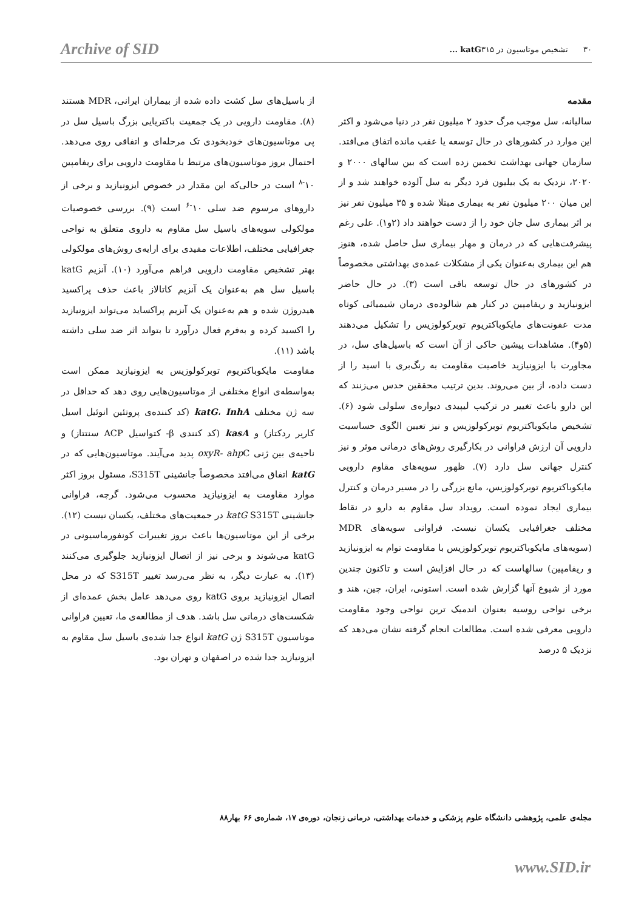Archive of SID ۳۰ تشخیص موتاسیون در katG۳۱۵ ...
مقدمه
سالیانه، سل موجب مرگ حدود ۲ میلیون نفر در دنیا می‌شود و اکثر این موارد در کشورهای در حال توسعه یا عقب مانده اتفاق می‌افتد. سازمان جهانی بهداشت تخمین زده است که بین سالهای ۲۰۰۰ و ۲۰۲۰، نزدیک به یک بیلیون فرد دیگر به سل آلوده خواهند شد و از این میان ۲۰۰ میلیون نفر به بیماری مبتلا شده و ۳۵ میلیون نفر نیز بر اثر بیماری سل جان خود را از دست خواهند داد (۲و۱). علی رغم پیشرفت‌هایی که در درمان و مهار بیماری سل حاصل شده، هنوز هم این بیماری به‌عنوان یکی از مشکلات عمده‌ی بهداشتی مخصوصاً در کشورهای در حال توسعه باقی است (۳). در حال حاضر ایزونیازید و ریفامپین در کنار هم شالوده‌ی درمان شیمیائی کوتاه مدت عفونت‌های مایکوباکتریوم توبرکولوزیس را تشکیل می‌دهند (۵و۴). مشاهدات پیشین حاکی از آن است که باسیل‌های سل، در مجاورت با ایزونیازید خاصیت مقاومت به رنگ‌بری با اسید را از دست داده، از بین می‌روند. بدین ترتیب محققین حدس می‌زنند که این دارو باعث تغییر در ترکیب لیپیدی دیواره‌ی سلولی شود (۶). تشخیص مایکوباکتریوم توبرکولوزیس و نیز تعیین الگوی حساسیت دارویی آن ارزش فراوانی در بکارگیری روش‌های درمانی موثر و نیز کنترل جهانی سل دارد (۷). ظهور سویه‌های مقاوم دارویی مایکوباکتریوم توبرکولوزیس، مانع بزرگی را در مسیر درمان و کنترل بیماری ایجاد نموده است. رویداد سل مقاوم به دارو در نقاط مختلف جغرافیایی یکسان نیست. فراوانی سویه‌های MDR (سویه‌های مایکوباکتریوم توبرکولوزیس با مقاومت توام به ایزونیازید و ریفامپین) سالهاست که در حال افزایش است و تاکنون چندین مورد از شیوع آنها گزارش شده است. استونی، ایران، چین، هند و برخی نواحی روسیه بعنوان اندمیک ترین نواحی وجود مقاومت دارویی معرفی شده است. مطالعات انجام گرفته نشان می‌دهد که نزدیک ۵ درصد
از باسیل‌های سل کشت داده شده از بیماران ایرانی، MDR هستند (۸). مقاومت دارویی در یک جمعیت باکتریایی بزرگ باسیل سل در پی موتاسیون‌های خودبخودی تک مرحله‌ای و اتفاقی روی می‌دهد. احتمال بروز موتاسیون‌های مرتبط با مقاومت دارویی برای ریفامپین ۱۰<sup>-۸</sup> است در حالی‌که این مقدار در خصوص ایزونیازید و برخی از داروهای مرسوم ضد سلی ۱۰<sup>-۶</sup> است (۹). بررسی خصوصیات مولکولی سویه‌های باسیل سل مقاوم به داروی متعلق به نواحی جغرافیایی مختلف، اطلاعات مفیدی برای ارایه‌ی روش‌های مولکولی بهتر تشخیص مقاومت دارویی فراهم می‌آورد (۱۰). آنزیم katG باسیل سل هم به‌عنوان یک آنزیم کاتالاز باعث حذف پراکسید هیدروژن شده و هم به‌عنوان یک آنزیم پراکساید می‌تواند ایزونیازید را اکسید کرده و به‌فرم فعال درآورد تا بتواند اثر ضد سلی داشته باشد (۱۱).
مقاومت مایکوباکتریوم توبرکولوزیس به ایزونیازید ممکن است به‌واسطه‌ی انواع مختلفی از موتاسیون‌هایی روی دهد که حداقل در سه ژن مختلف katG، InhA (کد کننده‌ی پروتئین انوئیل اسیل کاریر ردکتاز) و kasA (کد کنندی β- کتواسیل ACP سنتتاز) و ناحیه‌ی بین ژنی oxyR- ahp C پدید می‌آیند. موتاسیون‌هایی که در katG اتفاق می‌افتد مخصوصاً جانشینی S315T، مسئول بروز اکثر موارد مقاومت به ایزونیازید محسوب می‌شود. گرچه، فراوانی جانشینی katG S315T در جمعیت‌های مختلف، یکسان نیست (۱۲). برخی از این موتاسیون‌ها باعث بروز تغییرات کونفورماسیونی در katG می‌شوند و برخی نیز از اتصال ایزونیازید جلوگیری می‌کنند (۱۳). به عبارت دیگر، به نظر می‌رسد تغییر S315T که در محل اتصال ایزونیازید بروی katG روی می‌دهد عامل بخش عمده‌ای از شکست‌های درمانی سل باشد. هدف از مطالعه‌ی ما، تعیین فراوانی موتاسیون S315T ژن katG انواع جدا شده‌ی باسیل سل مقاوم به ایزونیازید جدا شده در اصفهان و تهران بود.
مجله‌ی علمی، پژوهشی دانشگاه علوم پزشکی و خدمات بهداشتی، درمانی زنجان، دوره‌ی ۱۷، شماره‌ی ۶۶ بهار۸۸
www.SID.ir